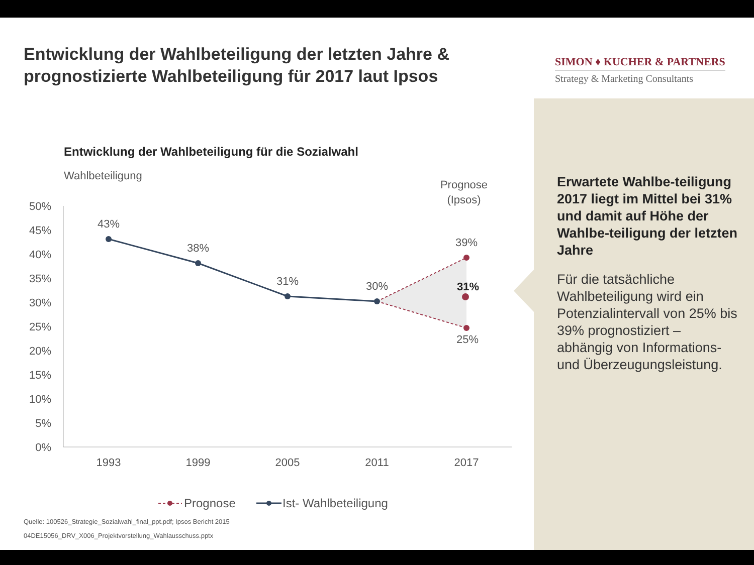Entwicklung der Wahlbeteiligung der letzten Jahre & prognostizierte Wahlbeteiligung für 2017 laut Ipsos
SIMON ♦ KUCHER & PARTNERS
Strategy & Marketing Consultants
Entwicklung der Wahlbeteiligung für die Sozialwahl
Wahlbeteiligung
Prognose
(Ipsos)
50%
45%
40%
35%
30%
25%
20%
15%
10%
5%
0%
43%
38%
31%
30%
39%
31%
25%
1993
1999
2005
2011
2017
Prognose
Ist- Wahlbeteiligung
Erwartete Wahlbe-teiligung 2017 liegt im Mittel bei 31% und damit auf Höhe der Wahlbe-teiligung der letzten Jahre
Für die tatsächliche Wahlbeteiligung wird ein Potenzialintervall von 25% bis 39% prognostiziert – abhängig von Informations- und Überzeugungsleistung.
Quelle: 100526_Strategie_Sozialwahl_final_ppt.pdf; Ipsos Bericht 2015
04DE15056_DRV_X006_Projektvorstellung_Wahlausschuss.pptx